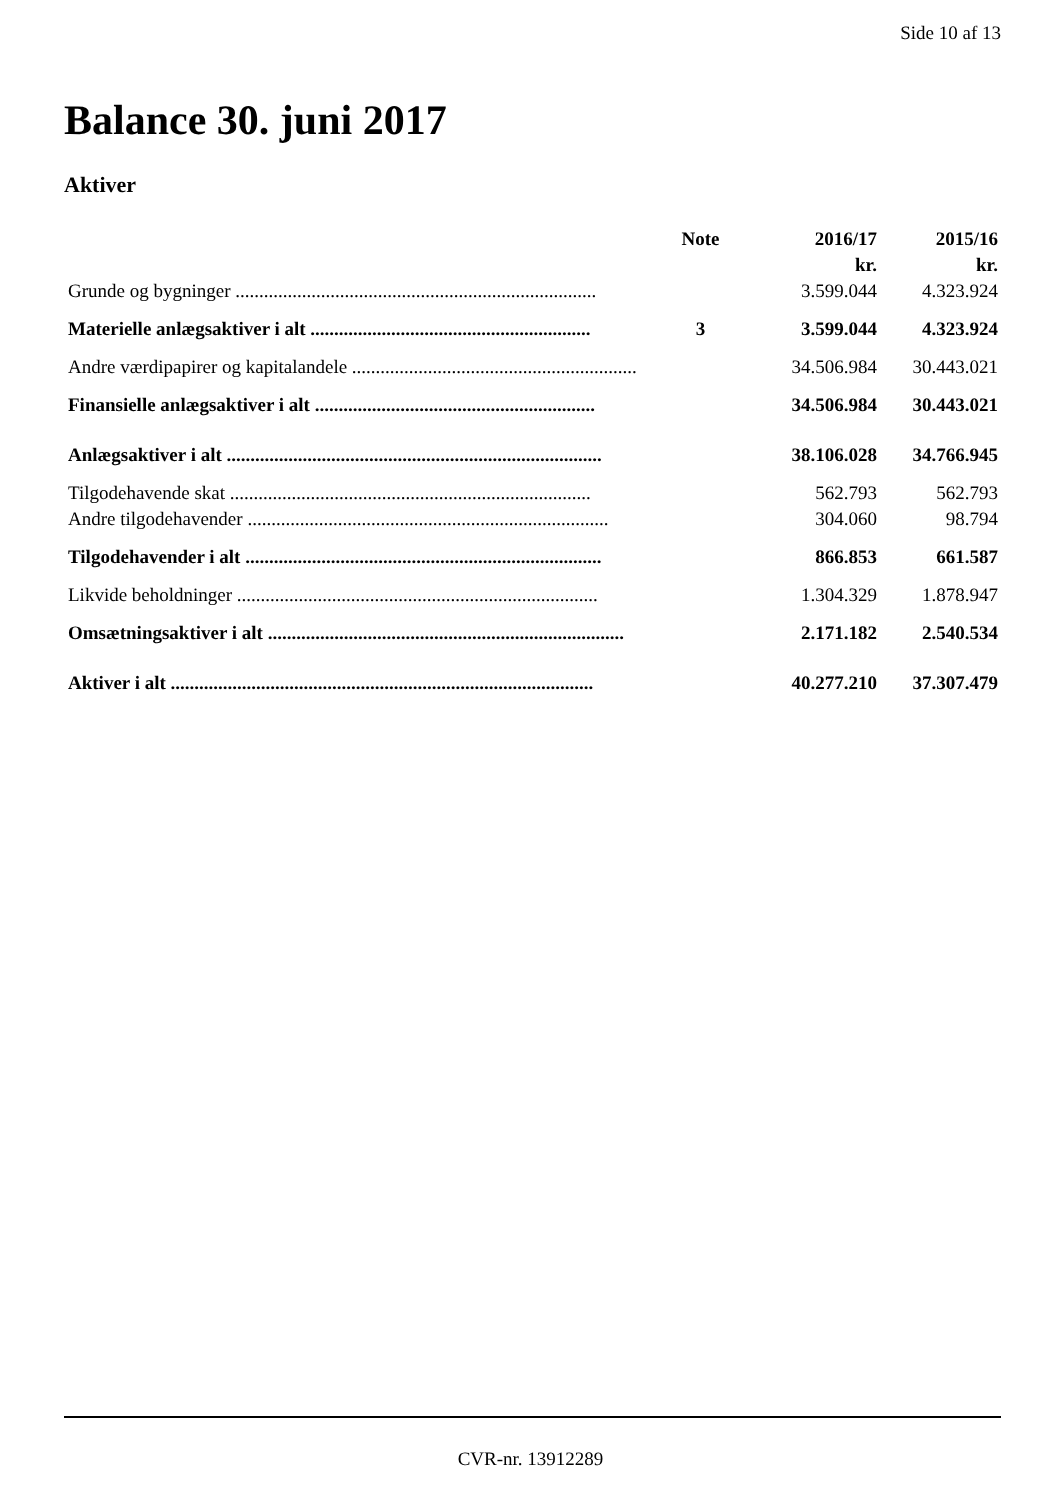Side 10 af 13
Balance 30. juni 2017
Aktiver
| | Note | 2016/17 | 2015/16 |
| --- | --- | --- | --- |
| | | kr. | kr. |
| Grunde og bygninger ............................................................................ | | 3.599.044 | 4.323.924 |
| Materielle anlægsaktiver i alt ........................................................... | 3 | 3.599.044 | 4.323.924 |
| Andre værdipapirer og kapitalandele ............................................................ | | 34.506.984 | 30.443.021 |
| Finansielle anlægsaktiver i alt ........................................................... | | 34.506.984 | 30.443.021 |
| Anlægsaktiver i alt ............................................................................... | | 38.106.028 | 34.766.945 |
| Tilgodehavende skat ............................................................................ | | 562.793 | 562.793 |
| Andre tilgodehavender ............................................................................ | | 304.060 | 98.794 |
| Tilgodehavender i alt ........................................................................... | | 866.853 | 661.587 |
| Likvide beholdninger ............................................................................ | | 1.304.329 | 1.878.947 |
| Omsætningsaktiver i alt ........................................................................... | | 2.171.182 | 2.540.534 |
| Aktiver i alt ......................................................................................... | | 40.277.210 | 37.307.479 |
CVR-nr. 13912289